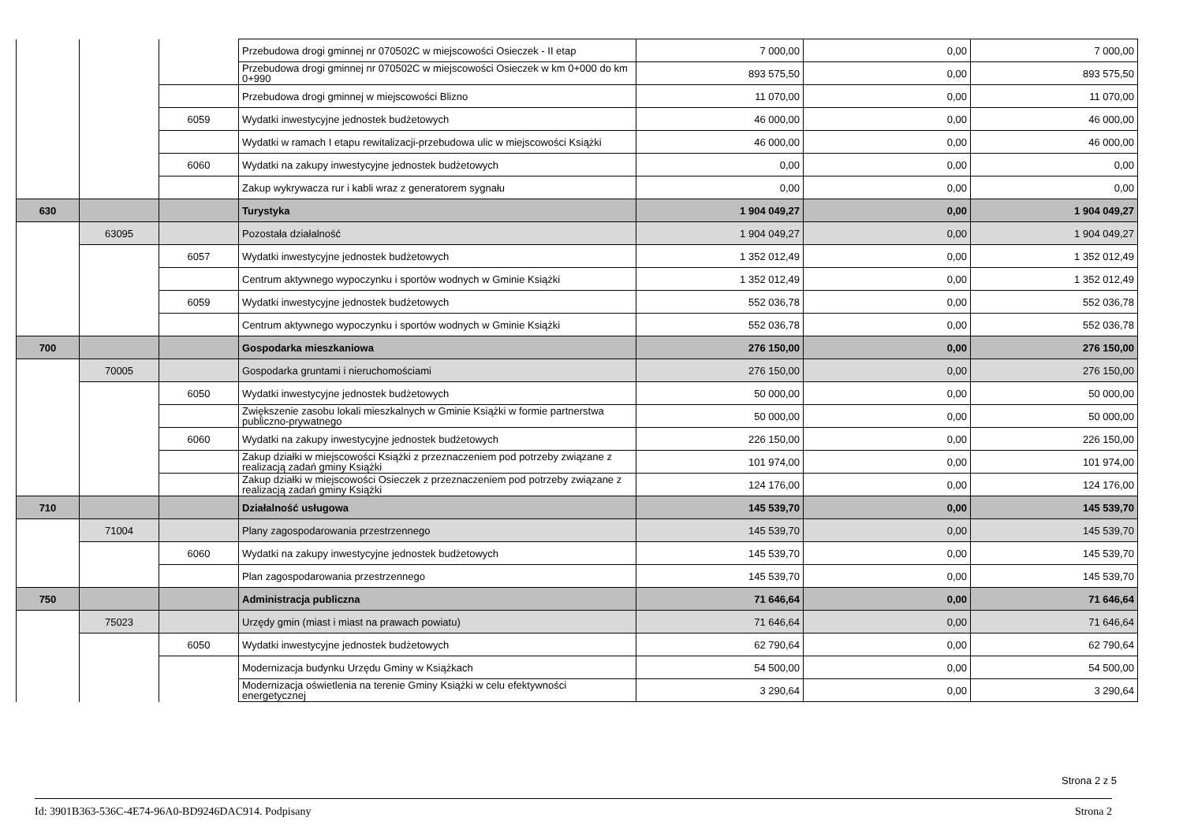| | | | Przebudowa drogi gminnej nr 070502C w miejscowości Osieczek - II etap | 7 000,00 | 0,00 | 7 000,00 |
| | | | Przebudowa drogi gminnej nr 070502C w miejscowości Osieczek w km 0+000 do km 0+990 | 893 575,50 | 0,00 | 893 575,50 |
| | | | Przebudowa drogi gminnej w miejscowości Blizno | 11 070,00 | 0,00 | 11 070,00 |
| | | 6059 | Wydatki inwestycyjne jednostek budżetowych | 46 000,00 | 0,00 | 46 000,00 |
| | | | Wydatki w ramach I etapu rewitalizacji-przebudowa ulic w miejscowości Książki | 46 000,00 | 0,00 | 46 000,00 |
| | | 6060 | Wydatki na zakupy inwestycyjne jednostek budżetowych | 0,00 | 0,00 | 0,00 |
| | | | Zakup wykrywacza rur i kabli wraz z generatorem sygnału | 0,00 | 0,00 | 0,00 |
| 630 | | | Turystyka | 1 904 049,27 | 0,00 | 1 904 049,27 |
| | 63095 | | Pozostała działalność | 1 904 049,27 | 0,00 | 1 904 049,27 |
| | | 6057 | Wydatki inwestycyjne jednostek budżetowych | 1 352 012,49 | 0,00 | 1 352 012,49 |
| | | | Centrum aktywnego wypoczynku i sportów wodnych w Gminie Książki | 1 352 012,49 | 0,00 | 1 352 012,49 |
| | | 6059 | Wydatki inwestycyjne jednostek budżetowych | 552 036,78 | 0,00 | 552 036,78 |
| | | | Centrum aktywnego wypoczynku i sportów wodnych w Gminie Książki | 552 036,78 | 0,00 | 552 036,78 |
| 700 | | | Gospodarka mieszkaniowa | 276 150,00 | 0,00 | 276 150,00 |
| | 70005 | | Gospodarka gruntami i nieruchomościami | 276 150,00 | 0,00 | 276 150,00 |
| | | 6050 | Wydatki inwestycyjne jednostek budżetowych | 50 000,00 | 0,00 | 50 000,00 |
| | | | Zwiększenie zasobu lokali mieszkalnych w Gminie Książki w formie partnerstwa publiczno-prywatnego | 50 000,00 | 0,00 | 50 000,00 |
| | | 6060 | Wydatki na zakupy inwestycyjne jednostek budżetowych | 226 150,00 | 0,00 | 226 150,00 |
| | | | Zakup działki w miejscowości Książki z przeznaczeniem pod potrzeby związane z realizacją zadań gminy Książki | 101 974,00 | 0,00 | 101 974,00 |
| | | | Zakup działki w miejscowości Osieczek z przeznaczeniem pod potrzeby związane z realizacją zadań gminy Książki | 124 176,00 | 0,00 | 124 176,00 |
| 710 | | | Działalność usługowa | 145 539,70 | 0,00 | 145 539,70 |
| | 71004 | | Plany zagospodarowania przestrzennego | 145 539,70 | 0,00 | 145 539,70 |
| | | 6060 | Wydatki na zakupy inwestycyjne jednostek budżetowych | 145 539,70 | 0,00 | 145 539,70 |
| | | | Plan zagospodarowania przestrzennego | 145 539,70 | 0,00 | 145 539,70 |
| 750 | | | Administracja publiczna | 71 646,64 | 0,00 | 71 646,64 |
| | 75023 | | Urzędy gmin (miast i miast na prawach powiatu) | 71 646,64 | 0,00 | 71 646,64 |
| | | 6050 | Wydatki inwestycyjne jednostek budżetowych | 62 790,64 | 0,00 | 62 790,64 |
| | | | Modernizacja budynku Urzędu Gminy w Książkach | 54 500,00 | 0,00 | 54 500,00 |
| | | | Modernizacja oświetlenia na terenie Gminy Książki w celu efektywności energetycznej | 3 290,64 | 0,00 | 3 290,64 |
Strona 2 z 5
Id: 3901B363-536C-4E74-96A0-BD9246DAC914. Podpisany Strona 2